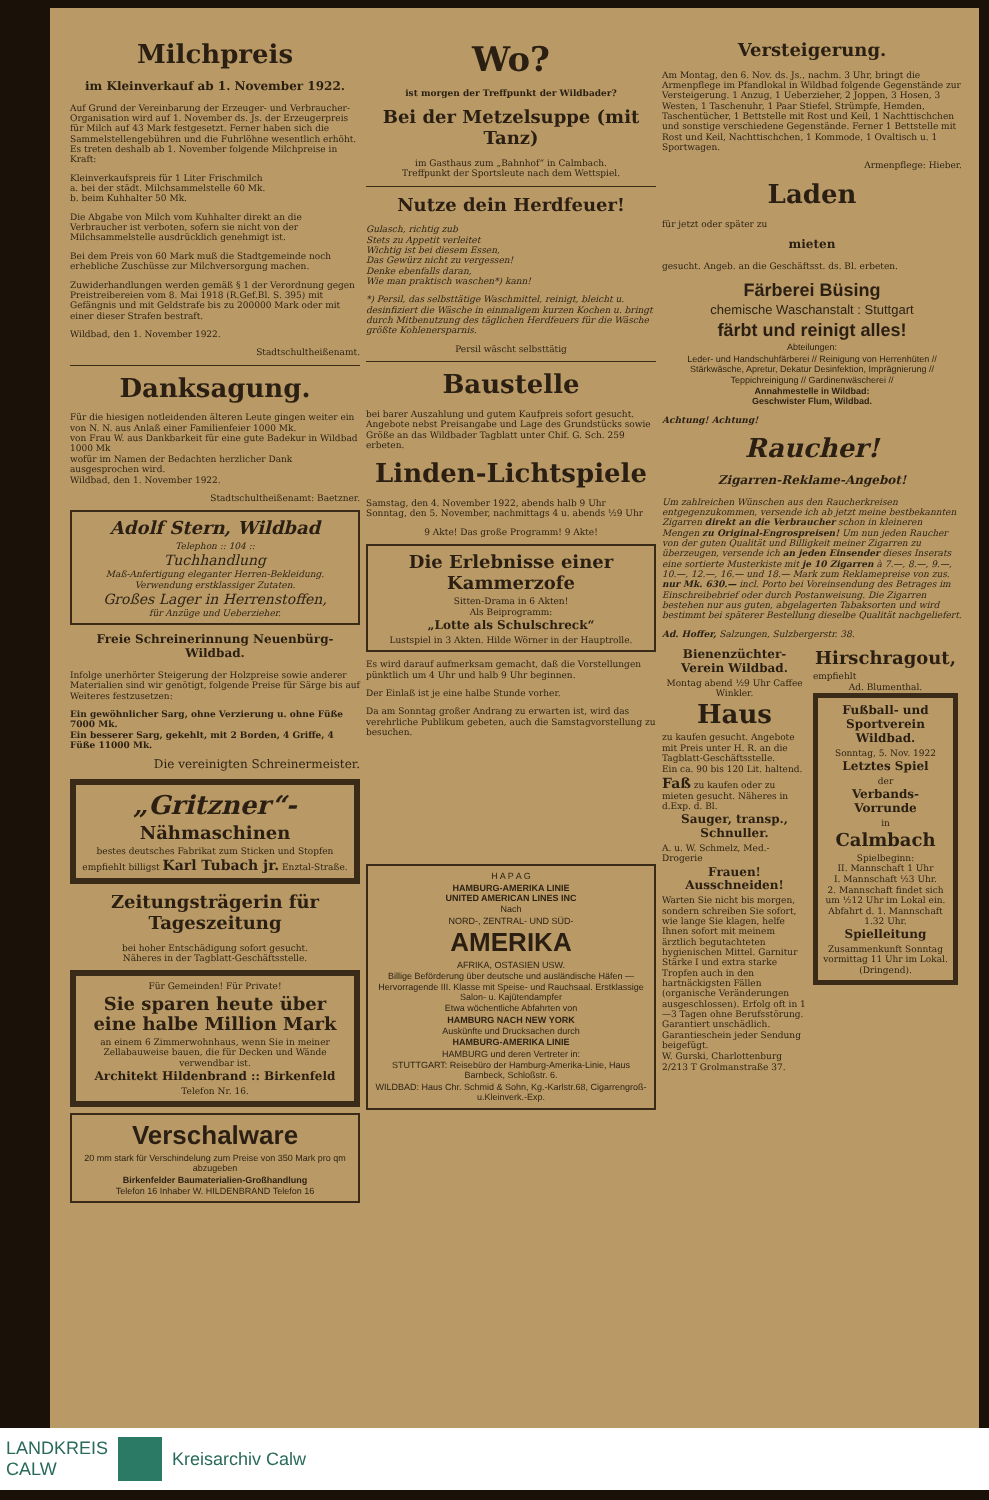Milchpreis
im Kleinverkauf ab 1. November 1922.
Auf Grund der Vereinbarung der Erzeuger- und Verbraucher-Organisation wird auf 1. November ds. Js. der Erzeugerpreis für Milch auf 43 Mark festgesetzt. Ferner haben sich die Sammelstellengebühren und die Fuhrlöhne wesentlich erhöht. Es treten deshalb ab 1. November folgende Milchpreise in Kraft:
Kleinverkaufspreis für 1 Liter Frischmilch
a. bei der städt. Milchsammelstelle 60 Mk.
b. beim Kuhhalter 50 Mk.
Die Abgabe von Milch vom Kuhhalter direkt an die Verbraucher ist verboten, sofern sie nicht von der Milchsammelstelle ausdrücklich genehmigt ist.
Bei dem Preis von 60 Mark muß die Stadtgemeinde noch erhebliche Zuschüsse zur Milchversorgung machen.
Zuwiderhandlungen werden gemäß § 1 der Verordnung gegen Preistreibereien vom 8. Mai 1918 (R.Gef.Bl. S. 395) mit Gefängnis und mit Geldstrafe bis zu 200000 Mark oder mit einer dieser Strafen bestraft.
Wildbad, den 1. November 1922.
Stadtschultheißenamt.
Danksagung.
Für die hiesigen notleidenden älteren Leute gingen weiter ein
von N. N. aus Anlaß einer Familienfeier 1000 Mk.
von Frau W. aus Dankbarkeit für eine gute Badekur in Wildbad 1000 Mk
wofür im Namen der Bedachten herzlicher Dank ausgesprochen wird.
Wildbad, den 1. November 1922.
Stadtschultheißenamt: Baetzner.
Adolf Stern, Wildbad
Telephon :: 104 ::
Tuchhandlung
Maß-Anfertigung eleganter Herren-Bekleidung. Verwendung erstklassiger Zutaten.
Großes Lager in Herrenstoffen,
für Anzüge und Ueberzieher.
Freie Schreinerinnung Neuenbürg-Wildbad.
Infolge unerhörter Steigerung der Holzpreise sowie anderer Materialien sind wir genötigt, folgende Preise für Särge bis auf Weiteres festzusetzen:
Ein gewöhnlicher Sarg, ohne Verzierung u. ohne Füße 7000 Mk.
Ein besserer Sarg, gekehlt, mit 2 Borden, 4 Griffe, 4 Füße 11000 Mk.
Die vereinigten Schreinermeister.
„Gritzner“-
Nähmaschinen
bestes deutsches Fabrikat zum Sticken und Stopfen
empfiehlt billigst Karl Tubach jr. Enztal-Straße.
Zeitungsträgerin für Tageszeitung
bei hoher Entschädigung sofort gesucht.
Näheres in der Tagblatt-Geschäftsstelle.
Für Gemeinden! Für Private!
Sie sparen heute über eine halbe Million Mark
an einem 6 Zimmerwohnhaus, wenn Sie in meiner Zellabauweise bauen, die für Decken und Wände verwendbar ist.
Architekt Hildenbrand :: Birkenfeld
Telefon Nr. 16.
Verschalware
20 mm stark für Verschindelung zum Preise von 350 Mark pro qm abzugeben
Birkenfelder Baumaterialien-Großhandlung
Telefon 16 Inhaber W. HILDENBRAND Telefon 16
Wo?
ist morgen der Treffpunkt der Wildbader?
Bei der Metzelsuppe (mit Tanz)
im Gasthaus zum „Bahnhof“ in Calmbach.
Treffpunkt der Sportsleute nach dem Wettspiel.
Nutze dein Herdfeuer!
Gulasch, richtig zub
Stets zu Appetit verleitet
Wichtig ist bei diesem Essen,
Das Gewürz nicht zu vergessen!
Denke ebenfalls daran,
Wie man praktisch waschen*) kann!
*) Persil, das selbsttätige Waschmittel, reinigt, bleicht u. desinfiziert die Wäsche in einmaligem kurzen Kochen u. bringt durch Mitbenutzung des täglichen Herdfeuers für die Wäsche größte Kohlenersparnis.
Persil wäscht selbsttätig
Baustelle
bei barer Auszahlung und gutem Kaufpreis sofort gesucht. Angebote nebst Preisangabe und Lage des Grundstücks sowie Größe an das Wildbader Tagblatt unter Chif. G. Sch. 259 erbeten.
Linden-Lichtspiele
Samstag, den 4. November 1922, abends halb 9 Uhr
Sonntag, den 5. November, nachmittags 4 u. abends ½9 Uhr
9 Akte! Das große Programm! 9 Akte!
Die Erlebnisse einer Kammerzofe
Sitten-Drama in 6 Akten!
Als Beiprogramm:
„Lotte als Schulschreck“
Lustspiel in 3 Akten. Hilde Wörner in der Hauptrolle.
Es wird darauf aufmerksam gemacht, daß die Vorstellungen pünktlich um 4 Uhr und halb 9 Uhr beginnen.
Der Einlaß ist je eine halbe Stunde vorher.
Da am Sonntag großer Andrang zu erwarten ist, wird das verehrliche Publikum gebeten, auch die Samstagvorstellung zu besuchen.
H A P A G
HAMBURG-AMERIKA LINIE
UNITED AMERICAN LINES INC
Nach
NORD-, ZENTRAL- UND SÜD-
AMERIKA
AFRIKA, OSTASIEN USW.
Billige Beförderung über deutsche und ausländische Häfen — Hervorragende III. Klasse mit Speise- und Rauchsaal. Erstklassige Salon- u. Kajütendampfer
Etwa wöchentliche Abfahrten von
HAMBURG NACH NEW YORK
Auskünfte und Drucksachen durch
HAMBURG-AMERIKA LINIE
HAMBURG und deren Vertreter in:
STUTTGART: Reisebüro der Hamburg-Amerika-Linie, Haus Barnbeck, Schloßstr. 6.
WILDBAD: Haus Chr. Schmid & Sohn, Kg.-Karlstr.68, Cigarrengroß-u.Kleinverk.-Exp.
Versteigerung.
Am Montag, den 6. Nov. ds. Js., nachm. 3 Uhr, bringt die Armenpflege im Pfandlokal in Wildbad folgende Gegenstände zur Versteigerung. 1 Anzug, 1 Ueberzieher, 2 Joppen, 3 Hosen, 3 Westen, 1 Taschenuhr, 1 Paar Stiefel, Strümpfe, Hemden, Taschentücher, 1 Bettstelle mit Rost und Keil, 1 Nachttischchen und sonstige verschiedene Gegenstände. Ferner 1 Bettstelle mit Rost und Keil, Nachttischchen, 1 Kommode, 1 Ovaltisch u. 1 Sportwagen.
Armenpflege: Hieber.
Laden
für jetzt oder später zu
mieten
gesucht. Angeb. an die Geschäftsst. ds. Bl. erbeten.
Färberei Büsing
chemische Waschanstalt : Stuttgart
färbt und reinigt alles!
Abteilungen:
Leder- und Handschuhfärberei // Reinigung von Herrenhüten // Stärkwäsche, Apretur, Dekatur Desinfektion, Imprägnierung // Teppichreinigung // Gardinenwäscherei //
Annahmestelle in Wildbad:
Geschwister Flum, Wildbad.
Achtung! Achtung!
Raucher!
Zigarren-Reklame-Angebot!
Um zahlreichen Wünschen aus den Raucherkreisen entgegenzukommen, versende ich ab jetzt meine bestbekannten Zigarren direkt an die Verbraucher schon in kleineren Mengen zu Original-Engrospreisen! Um nun jeden Raucher von der guten Qualität und Billigkeit meiner Zigarren zu überzeugen, versende ich an jeden Einsender dieses Inserats eine sortierte Musterkiste mit je 10 Zigarren à 7.—, 8.—, 9.—, 10.—, 12.—, 16.— und 18.— Mark zum Reklamepreise von zus. nur Mk. 630.— incl. Porto bei Voreinsendung des Betrages im Einschreibebrief oder durch Postanweisung. Die Zigarren bestehen nur aus guten, abgelagerten Tabaksorten und wird bestimmt bei späterer Bestellung dieselbe Qualität nachgeliefert.
Ad. Hoffer, Salzungen, Sulzbergerstr. 38.
Bienenzüchter-Verein Wildbad.
Montag abend ½9 Uhr Caffee Winkler.
Haus
zu kaufen gesucht. Angebote mit Preis unter H. R. an die Tagblatt-Geschäftsstelle.
Ein ca. 90 bis 120 Lit. haltend. Faß zu kaufen oder zu mieten gesucht. Näheres in d.Exp. d. Bl.
Sauger, transp., Schnuller.
A. u. W. Schmelz, Med.-Drogerie
Frauen! Ausschneiden!
Warten Sie nicht bis morgen, sondern schreiben Sie sofort, wie lange Sie klagen, helfe Ihnen sofort mit meinem ärztlich begutachteten hygienischen Mittel. Garnitur Stärke I und extra starke Tropfen auch in den hartnäckigsten Fällen (organische Veränderungen ausgeschlossen). Erfolg oft in 1—3 Tagen ohne Berufsstörung. Garantiert unschädlich. Garantieschein jeder Sendung beigefügt.
W. Gurski, Charlottenburg 2/213 T Grolmanstraße 37.
Hirschragout,
empfiehlt
Ad. Blumenthal.
Fußball- und Sportverein Wildbad.
Sonntag, 5. Nov. 1922
Letztes Spiel
der
Verbands-Vorrunde
in
Calmbach
Spielbeginn:
II. Mannschaft 1 Uhr
I. Mannschaft ½3 Uhr.
2. Mannschaft findet sich um ½12 Uhr im Lokal ein. Abfahrt d. 1. Mannschaft 1.32 Uhr.
Spielleitung
Zusammenkunft Sonntag vormittag 11 Uhr im Lokal. (Dringend).
LANDKREIS
CALW
Kreisarchiv Calw